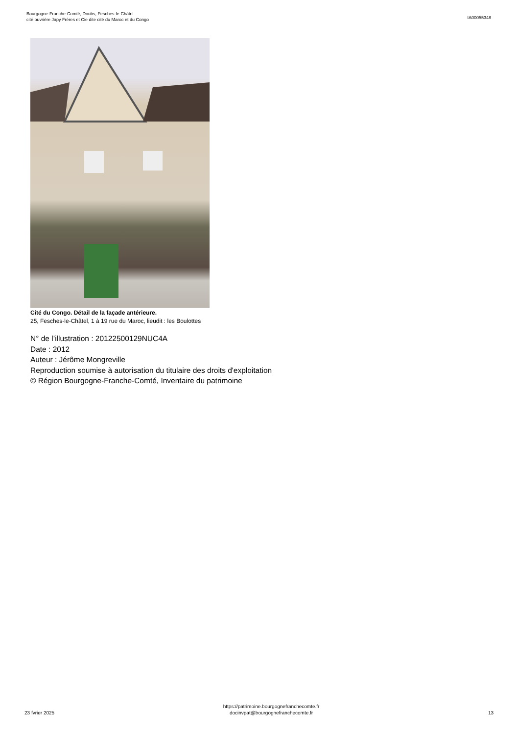Bourgogne-Franche-Comté, Doubs, Fesches-le-Châtel
cité ouvrière Japy Frères et Cie dite cité du Maroc et du Congo
IA00055348
Cité du Congo. Détail de la façade antérieure.
25, Fesches-le-Châtel, 1 à 19 rue du Maroc, lieudit : les Boulottes
N° de l’illustration : 20122500129NUC4A
Date : 2012
Auteur : Jérôme Mongreville
Reproduction soumise à autorisation du titulaire des droits d'exploitation
© Région Bourgogne-Franche-Comté, Inventaire du patrimoine
23 fvrier 2025
https://patrimoine.bourgognefranchecomte.fr
docinvpat@bourgognefranchecomte.fr
13